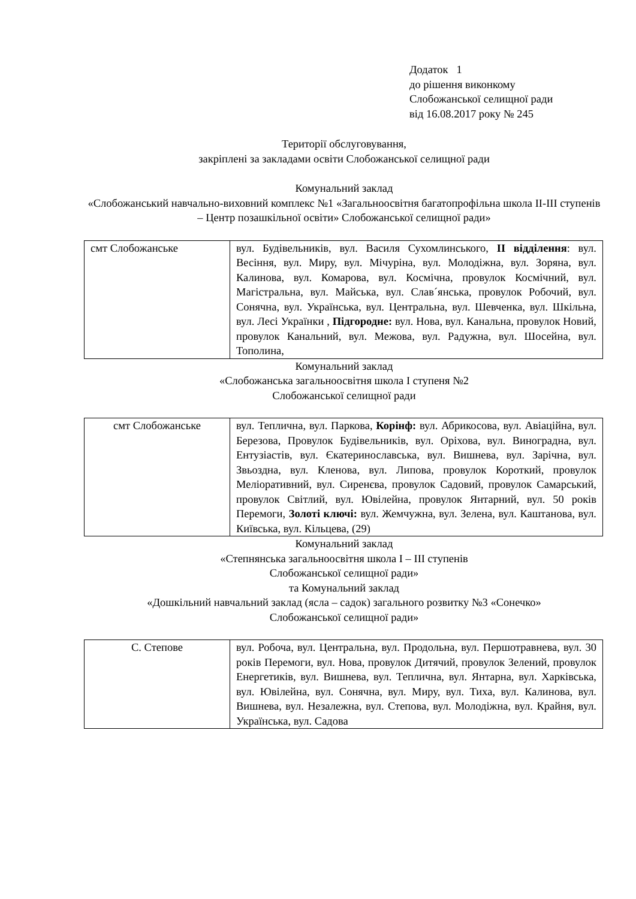Додаток 1
до рішення виконкому
Слобожанської селищної ради
від 16.08.2017 року № 245
Території обслуговування,
закріплені за закладами освіти Слобожанської селищної ради
Комунальний заклад
«Слобожанський навчально-виховний комплекс №1 «Загальноосвітня багатопрофільна школа ІІ-ІІІ ступенів – Центр позашкільної освіти» Слобожанської селищної ради»
| смт Слобожанське | вул. Будівельників, вул. Василя Сухомлинського, ІІ відділення : вул. Весіння, вул. Миру, вул. Мічуріна, вул. Молодіжна, вул. Зоряна, вул. Калинова, вул. Комарова, вул. Космічна, провулок Космічний, вул. Магістральна, вул. Майська, вул. Слав´янська, провулок Робочий, вул. Сонячна, вул. Українська, вул. Центральна, вул. Шевченка, вул. Шкільна, вул. Лесі Українки , Підгородне: вул. Нова, вул. Канальна, провулок Новий, провулок Канальний, вул. Межова, вул. Радужна, вул. Шосейна, вул. Тополина, |
Комунальний заклад
«Слобожанська загальноосвітня школа І ступеня №2
Слобожанської селищної ради
| смт Слобожанське | вул. Теплична, вул. Паркова, Корінф: вул. Абрикосова, вул. Авіаційна, вул. Березова, Провулок Будівельників, вул. Оріхова, вул. Виноградна, вул. Ентузіастів, вул. Єкатеринославська, вул. Вишнева, вул. Зарічна, вул. Звьоздна, вул. Кленова, вул. Липова, провулок Короткий, провулок Меліоративний, вул. Сиренєва, провулок Садовий, провулок Самарський, провулок Світлий, вул. Ювілейна, провулок Янтарний, вул. 50 років Перемоги, Золоті ключі: вул. Жемчужна, вул. Зелена, вул. Каштанова, вул. Київська, вул. Кільцева, (29) |
Комунальний заклад
«Степнянська загальноосвітня школа І – ІІІ ступенів
Слобожанської селищної ради»
та Комунальний заклад
«Дошкільний навчальний заклад (ясла – садок) загального розвитку №3 «Сонечко»
Слобожанської селищної ради»
| С. Степове | вул. Робоча, вул. Центральна, вул. Продольна, вул. Першотравнева, вул. 30 років Перемоги, вул. Нова, провулок Дитячий, провулок Зелений, провулок Енергетиків, вул. Вишнева, вул. Теплична, вул. Янтарна, вул. Харківська, вул. Ювілейна, вул. Сонячна, вул. Миру, вул. Тиха, вул. Калинова, вул. Вишнева, вул. Незалежна, вул. Степова, вул. Молодіжна, вул. Крайня, вул. Українська, вул. Садова |